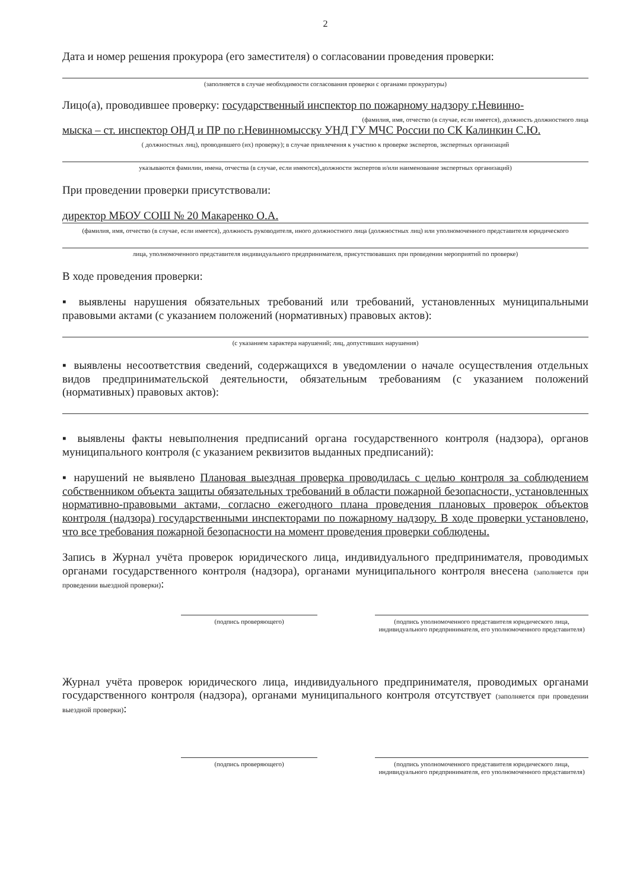2
Дата и номер решения прокурора (его заместителя) о согласовании проведения проверки:
(заполняется в случае необходимости согласования проверки с органами прокуратуры)
Лицо(а), проводившее проверку: государственный инспектор по пожарному надзору г.Невинно-
(фамилия, имя, отчество (в случае, если имеется), должность должностного лица
мыска – ст. инспектор ОНД и ПР по г.Невинномысску УНД ГУ МЧС России по СК Калинкин С.Ю.
( должностных лиц), проводившего (их) проверку); в случае привлечения к участию к проверке экспертов, экспертных организаций
указываются фамилии, имена, отчества (в случае, если имеются),должности экспертов и/или наименование экспертных организаций)
При проведении проверки присутствовали:
директор МБОУ СОШ № 20 Макаренко О.А.
(фамилия, имя, отчество (в случае, если имеется), должность руководителя, иного должностного лица (должностных лиц) или уполномоченного представителя юридического
лица, уполномоченного представителя индивидуального предпринимателя, присутствовавших при проведении мероприятий по проверке)
В ходе проведения проверки:
▪ выявлены нарушения обязательных требований или требований, установленных муниципальными правовыми актами (с указанием положений (нормативных) правовых актов):
(с указанием характера нарушений; лиц, допустивших нарушения)
▪ выявлены несоответствия сведений, содержащихся в уведомлении о начале осуществления отдельных видов предпринимательской деятельности, обязательным требованиям (с указанием положений (нормативных) правовых актов):
▪ выявлены факты невыполнения предписаний органа государственного контроля (надзора), органов муниципального контроля (с указанием реквизитов выданных предписаний):
▪ нарушений не выявлено Плановая выездная проверка проводилась с целью контроля за соблюдением собственником объекта защиты обязательных требований в области пожарной безопасности, установленных нормативно-правовыми актами, согласно ежегодного плана проведения плановых проверок объектов контроля (надзора) государственными инспекторами по пожарному надзору. В ходе проверки установлено, что все требования пожарной безопасности на момент проведения проверки соблюдены.
Запись в Журнал учёта проверок юридического лица, индивидуального предпринимателя, проводимых органами государственного контроля (надзора), органами муниципального контроля внесена (заполняется при проведении выездной проверки):
(подпись проверяющего) (подпись уполномоченного представителя юридического лица,
индивидуального предпринимателя, его уполномоченного представителя)
Журнал учёта проверок юридического лица, индивидуального предпринимателя, проводимых органами государственного контроля (надзора), органами муниципального контроля отсутствует (заполняется при проведении выездной проверки):
(подпись проверяющего) (подпись уполномоченного представителя юридического лица,
индивидуального предпринимателя, его уполномоченного представителя)